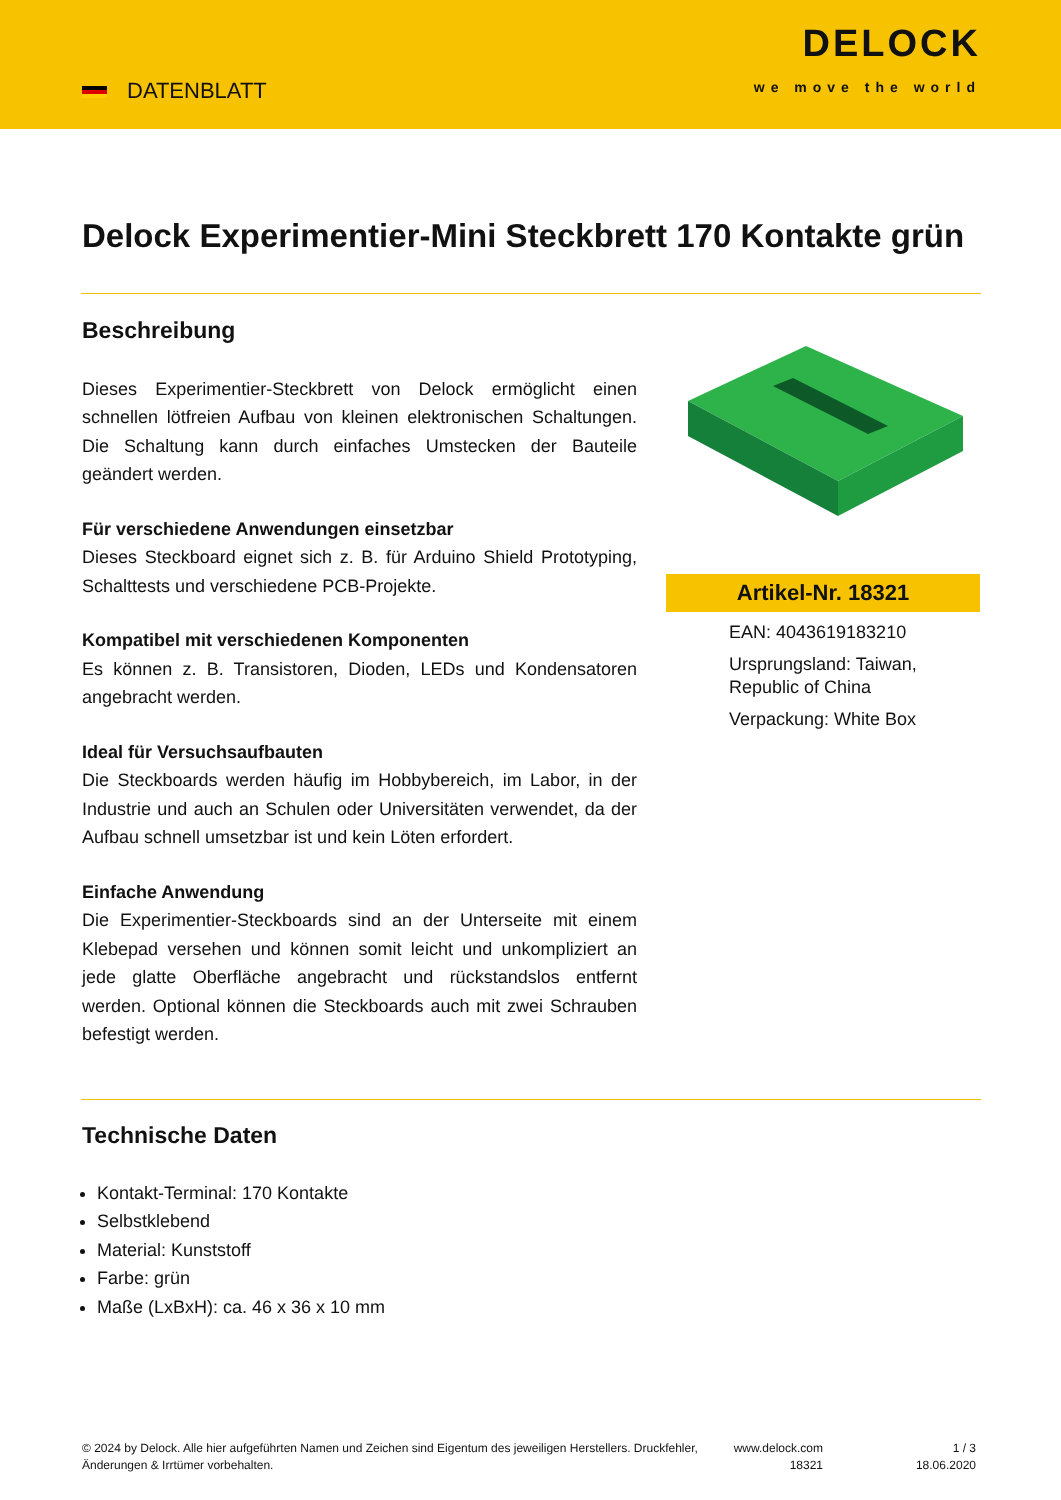DATENBLATT
DELOCK
we move the world
Delock Experimentier-Mini Steckbrett 170 Kontakte grün
Beschreibung
Dieses Experimentier-Steckbrett von Delock ermöglicht einen schnellen lötfreien Aufbau von kleinen elektronischen Schaltungen. Die Schaltung kann durch einfaches Umstecken der Bauteile geändert werden.
Für verschiedene Anwendungen einsetzbar
Dieses Steckboard eignet sich z. B. für Arduino Shield Prototyping, Schalttests und verschiedene PCB-Projekte.
Kompatibel mit verschiedenen Komponenten
Es können z. B. Transistoren, Dioden, LEDs und Kondensatoren angebracht werden.
Ideal für Versuchsaufbauten
Die Steckboards werden häufig im Hobbybereich, im Labor, in der Industrie und auch an Schulen oder Universitäten verwendet, da der Aufbau schnell umsetzbar ist und kein Löten erfordert.
Einfache Anwendung
Die Experimentier-Steckboards sind an der Unterseite mit einem Klebepad versehen und können somit leicht und unkompliziert an jede glatte Oberfläche angebracht und rückstandslos entfernt werden. Optional können die Steckboards auch mit zwei Schrauben befestigt werden.
Artikel-Nr. 18321
EAN: 4043619183210
Ursprungsland: Taiwan, Republic of China
Verpackung: White Box
Technische Daten
Kontakt-Terminal: 170 Kontakte
Selbstklebend
Material: Kunststoff
Farbe: grün
Maße (LxBxH): ca. 46 x 36 x 10 mm
© 2024 by Delock. Alle hier aufgeführten Namen und Zeichen sind Eigentum des jeweiligen Herstellers. Druckfehler, Änderungen & Irrtümer vorbehalten.
www.delock.com 18321
1 / 3
18.06.2020